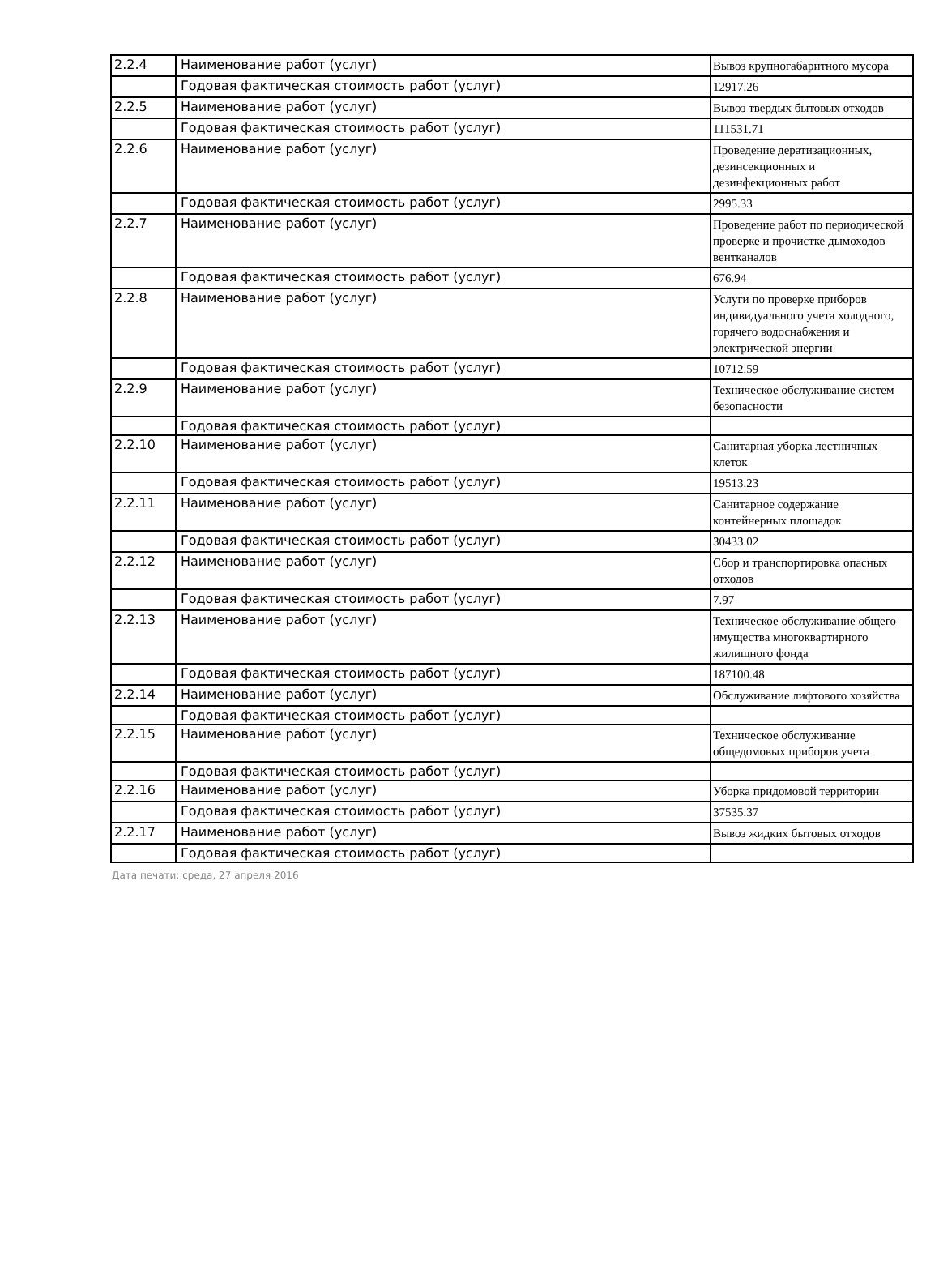| 2.2.4 | Наименование работ (услуг) | Вывоз крупногабаритного мусора |
| | Годовая фактическая стоимость работ (услуг) | 12917.26 |
| 2.2.5 | Наименование работ (услуг) | Вывоз твердых бытовых отходов |
| | Годовая фактическая стоимость работ (услуг) | 111531.71 |
| 2.2.6 | Наименование работ (услуг) | Проведение дератизационных, дезинсекционных и дезинфекционных работ |
| | Годовая фактическая стоимость работ (услуг) | 2995.33 |
| 2.2.7 | Наименование работ (услуг) | Проведение работ по периодической проверке и прочистке дымоходов вентканалов |
| | Годовая фактическая стоимость работ (услуг) | 676.94 |
| 2.2.8 | Наименование работ (услуг) | Услуги по проверке приборов индивидуального учета холодного, горячего водоснабжения и электрической энергии |
| | Годовая фактическая стоимость работ (услуг) | 10712.59 |
| 2.2.9 | Наименование работ (услуг) | Техническое обслуживание систем безопасности |
| | Годовая фактическая стоимость работ (услуг) | |
| 2.2.10 | Наименование работ (услуг) | Санитарная уборка лестничных клеток |
| | Годовая фактическая стоимость работ (услуг) | 19513.23 |
| 2.2.11 | Наименование работ (услуг) | Санитарное содержание контейнерных площадок |
| | Годовая фактическая стоимость работ (услуг) | 30433.02 |
| 2.2.12 | Наименование работ (услуг) | Сбор и транспортировка опасных отходов |
| | Годовая фактическая стоимость работ (услуг) | 7.97 |
| 2.2.13 | Наименование работ (услуг) | Техническое обслуживание общего имущества многоквартирного жилищного фонда |
| | Годовая фактическая стоимость работ (услуг) | 187100.48 |
| 2.2.14 | Наименование работ (услуг) | Обслуживание лифтового хозяйства |
| | Годовая фактическая стоимость работ (услуг) | |
| 2.2.15 | Наименование работ (услуг) | Техническое обслуживание общедомовых приборов учета |
| | Годовая фактическая стоимость работ (услуг) | |
| 2.2.16 | Наименование работ (услуг) | Уборка придомовой территории |
| | Годовая фактическая стоимость работ (услуг) | 37535.37 |
| 2.2.17 | Наименование работ (услуг) | Вывоз жидких бытовых отходов |
| | Годовая фактическая стоимость работ (услуг) | |
Дата печати: среда, 27 апреля 2016